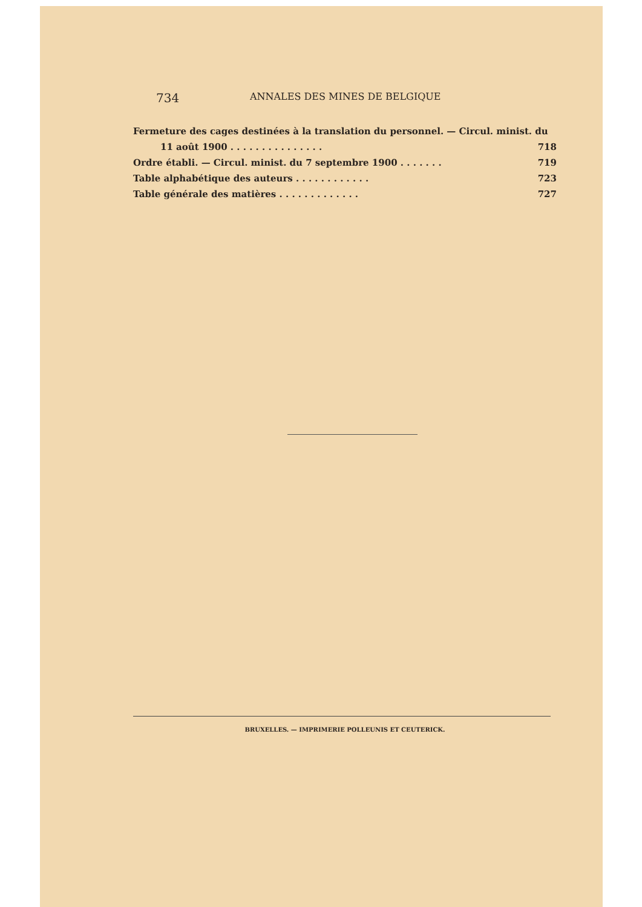734 ANNALES DES MINES DE BELGIQUE
Fermeture des cages destinées à la translation du personnel. — Circul. minist. du
11 août 1900 . . . . . . . . . . . . . . . 718
Ordre établi. — Circul. minist. du 7 septembre 1900 . . . . . . . 719
Table alphabétique des auteurs . . . . . . . . . . . . 723
Table générale des matières . . . . . . . . . . . . . 727
BRUXELLES. — IMPRIMERIE POLLEUNIS ET CEUTERICK.